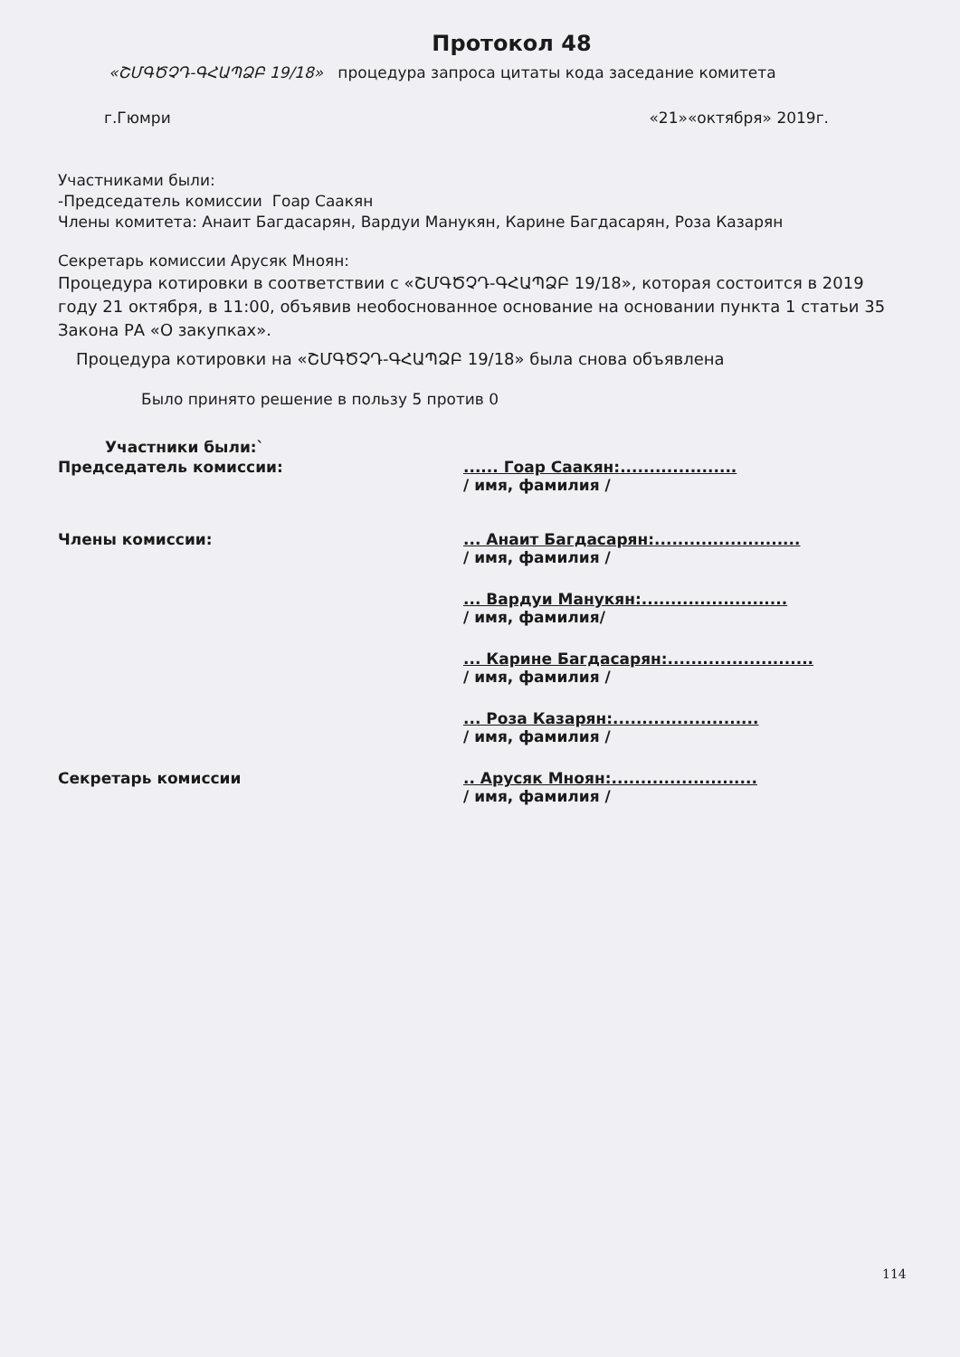Протокол 48
«ՇՄԳԾՉԴ-ԳՀԱՊՁԲ 19/18» процедура запроса цитаты кода заседание комитета
г.Гюмри «21»«октября» 2019г.
Участниками были:
-Председатель комиссии Гоар Саакян
Члены комитета: Анаит Багдасарян, Вардуи Манукян, Карине Багдасарян, Роза Казарян
Секретарь комиссии Арусяк Мноян:
Процедура котировки в соответствии с «ՇՄԳԾՉԴ-ԳՀԱՊՁԲ 19/18», которая состоится в 2019 году 21 октября, в 11:00, объявив необоснованное основание на основании пункта 1 статьи 35 Закона РА «О закупках».
Процедура котировки на «ՇՄԳԾՉԴ-ԳՀԱՊՁԲ 19/18» была снова объявлена
Было принято решение в пользу 5 против 0
Участники были:`
Председатель комиссии: ...... Гоар Саакян:....................
/ имя, фамилия /
Члены комиссии: ... Анаит Багдасарян:.........................
/ имя, фамилия /
... Вардуи Манукян:.........................
/ имя, фамилия/
... Карине Багдасарян:.........................
/ имя, фамилия /
... Роза Казарян:.........................
/ имя, фамилия /
Секретарь комиссии .. Арусяк Мноян:.........................
/ имя, фамилия /
114